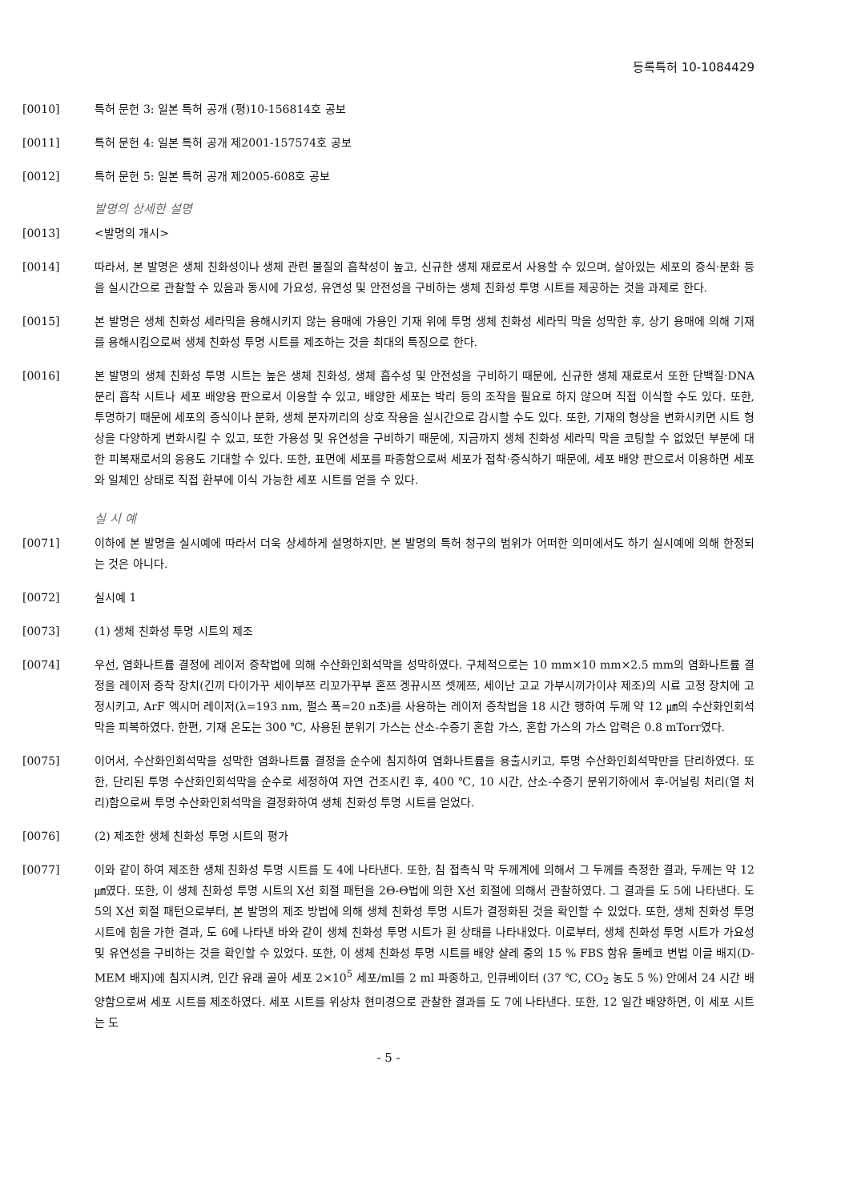등록특허 10-1084429
[0010] 특허 문헌 3: 일본 특허 공개 (평)10-156814호 공보
[0011] 특허 문헌 4: 일본 특허 공개 제2001-157574호 공보
[0012] 특허 문헌 5: 일본 특허 공개 제2005-608호 공보
발명의 상세한 설명
[0013] <발명의 개시>
[0014] 따라서, 본 발명은 생체 친화성이나 생체 관련 물질의 흡착성이 높고, 신규한 생체 재료로서 사용할 수 있으며, 살아있는 세포의 증식·분화 등을 실시간으로 관찰할 수 있음과 동시에 가요성, 유연성 및 안전성을 구비하는 생체 친화성 투명 시트를 제공하는 것을 과제로 한다.
[0015] 본 발명은 생체 친화성 세라믹을 용해시키지 않는 용매에 가용인 기재 위에 투명 생체 친화성 세라믹 막을 성막한 후, 상기 용매에 의해 기재를 용해시킴으로써 생체 친화성 투명 시트를 제조하는 것을 최대의 특징으로 한다.
[0016] 본 발명의 생체 친화성 투명 시트는 높은 생체 친화성, 생체 흡수성 및 안전성을 구비하기 때문에, 신규한 생체 재료로서 또한 단백질·DNA 분리 흡착 시트나 세포 배양용 판으로서 이용할 수 있고, 배양한 세포는 박리 등의 조작을 필요로 하지 않으며 직접 이식할 수도 있다. 또한, 투명하기 때문에 세포의 증식이나 분화, 생체 분자끼리의 상호 작용을 실시간으로 감시할 수도 있다. 또한, 기재의 형상을 변화시키면 시트 형상을 다양하게 변화시킬 수 있고, 또한 가용성 및 유연성을 구비하기 때문에, 지금까지 생체 친화성 세라믹 막을 코팅할 수 없었던 부분에 대한 피복재로서의 응용도 기대할 수 있다. 또한, 표면에 세포를 파종함으로써 세포가 접착·증식하기 때문에, 세포 배양 판으로서 이용하면 세포와 일체인 상태로 직접 환부에 이식 가능한 세포 시트를 얻을 수 있다.
실 시 예
[0071] 이하에 본 발명을 실시예에 따라서 더욱 상세하게 설명하지만, 본 발명의 특허 청구의 범위가 어떠한 의미에서도 하기 실시예에 의해 한정되는 것은 아니다.
[0072] 실시예 1
[0073] (1) 생체 친화성 투명 시트의 제조
[0074] 우선, 염화나트륨 결정에 레이저 증착법에 의해 수산화인회석막을 성막하였다. 구체적으로는 10 mm×10 mm×2.5 mm의 염화나트륨 결정을 레이저 증착 장치(긴끼 다이가꾸 세이부쯔 리꼬가꾸부 혼쯔 겡뀨시쯔 셋께쯔, 세이난 고교 가부시끼가이샤 제조)의 시료 고정 장치에 고정시키고, ArF 엑시머 레이저(λ=193 nm, 펄스 폭=20 n초)를 사용하는 레이저 증착법을 18 시간 행하여 두께 약 12 ㎛의 수산화인회석막을 피복하였다. 한편, 기재 온도는 300 ℃, 사용된 분위기 가스는 산소-수증기 혼합 가스, 혼합 가스의 가스 압력은 0.8 mTorr였다.
[0075] 이어서, 수산화인회석막을 성막한 염화나트륨 결정을 순수에 침지하여 염화나트륨을 용출시키고, 투명 수산화인회석막만을 단리하였다. 또한, 단리된 투명 수산화인회석막을 순수로 세정하여 자연 건조시킨 후, 400 ℃, 10 시간, 산소-수증기 분위기하에서 후-어닐링 처리(열 처리)함으로써 투명 수산화인회석막을 결정화하여 생체 친화성 투명 시트를 얻었다.
[0076] (2) 제조한 생체 친화성 투명 시트의 평가
[0077] 이와 같이 하여 제조한 생체 친화성 투명 시트를 도 4에 나타낸다. 또한, 침 접촉식 막 두께계에 의해서 그 두께를 측정한 결과, 두께는 약 12 ㎛였다. 또한, 이 생체 친화성 투명 시트의 X선 회절 패턴을 2Θ-Θ법에 의한 X선 회절에 의해서 관찰하였다. 그 결과를 도 5에 나타낸다. 도 5의 X선 회절 패턴으로부터, 본 발명의 제조 방법에 의해 생체 친화성 투명 시트가 결정화된 것을 확인할 수 있었다. 또한, 생체 친화성 투명 시트에 힘을 가한 결과, 도 6에 나타낸 바와 같이 생체 친화성 투명 시트가 휜 상태를 나타내었다. 이로부터, 생체 친화성 투명 시트가 가요성 및 유연성을 구비하는 것을 확인할 수 있었다. 또한, 이 생체 친화성 투명 시트를 배양 샬레 중의 15 % FBS 함유 둘베코 변법 이글 배지(D-MEM 배지)에 침지시켜, 인간 유래 골아 세포 2×10<sup>5</sup> 세포/ml를 2 ml 파종하고, 인큐베이터 (37 ℃, CO<sub>2</sub> 농도 5 %) 안에서 24 시간 배양함으로써 세포 시트를 제조하였다. 세포 시트를 위상차 현미경으로 관찰한 결과를 도 7에 나타낸다. 또한, 12 일간 배양하면, 이 세포 시트는 도
- 5 -